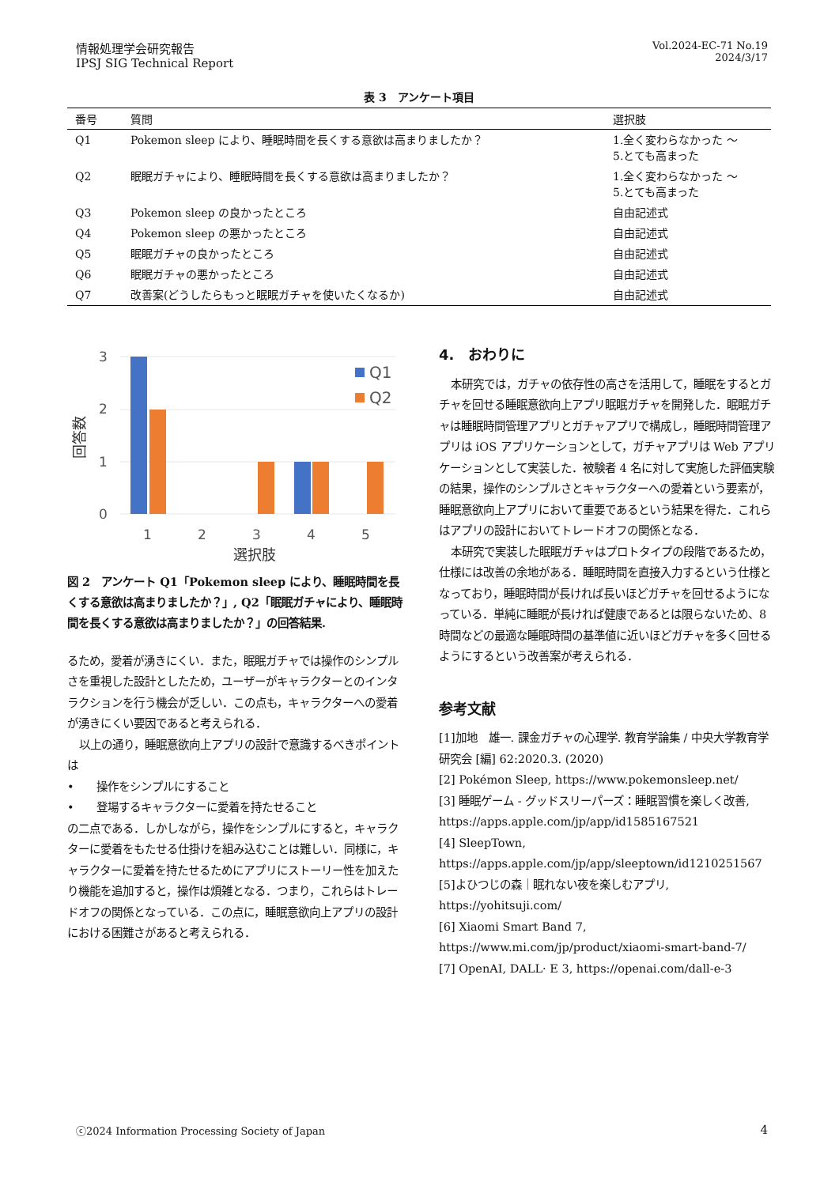情報処理学会研究報告
IPSJ SIG Technical Report
Vol.2024-EC-71 No.19
2024/3/17
表 3　アンケート項目
| 番号 | 質問 | 選択肢 |
| --- | --- | --- |
| Q1 | Pokemon sleep により、睡眠時間を長くする意欲は高まりましたか？ | 1.全く変わらなかった ～ 5.とても高まった |
| Q2 | 眠眠ガチャにより、睡眠時間を長くする意欲は高まりましたか？ | 1.全く変わらなかった ～ 5.とても高まった |
| Q3 | Pokemon sleep の良かったところ | 自由記述式 |
| Q4 | Pokemon sleep の悪かったところ | 自由記述式 |
| Q5 | 眠眠ガチャの良かったところ | 自由記述式 |
| Q6 | 眠眠ガチャの悪かったところ | 自由記述式 |
| Q7 | 改善案(どうしたらもっと眠眠ガチャを使いたくなるか) | 自由記述式 |
3
2
1
0
回答数
1
2
3
4
5
選択肢
Q1
Q2
図 2　アンケート Q1「Pokemon sleep により、睡眠時間を長くする意欲は高まりましたか？」, Q2「眠眠ガチャにより、睡眠時間を長くする意欲は高まりましたか？」の回答結果.
るため，愛着が湧きにくい．また，眠眠ガチャでは操作のシンプルさを重視した設計としたため，ユーザーがキャラクターとのインタラクションを行う機会が乏しい．この点も，キャラクターへの愛着が湧きにくい要因であると考えられる．
以上の通り，睡眠意欲向上アプリの設計で意識するべきポイントは
•　　操作をシンプルにすること
•　　登場するキャラクターに愛着を持たせること
の二点である．しかしながら，操作をシンプルにすると，キャラクターに愛着をもたせる仕掛けを組み込むことは難しい．同様に，キャラクターに愛着を持たせるためにアプリにストーリー性を加えたり機能を追加すると，操作は煩雑となる．つまり，これらはトレードオフの関係となっている．この点に，睡眠意欲向上アプリの設計における困難さがあると考えられる．
4.　おわりに
本研究では，ガチャの依存性の高さを活用して，睡眠をするとガチャを回せる睡眠意欲向上アプリ眠眠ガチャを開発した．眠眠ガチャは睡眠時間管理アプリとガチャアプリで構成し，睡眠時間管理アプリは iOS アプリケーションとして，ガチャアプリは Web アプリケーションとして実装した．被験者 4 名に対して実施した評価実験の結果，操作のシンプルさとキャラクターへの愛着という要素が，睡眠意欲向上アプリにおいて重要であるという結果を得た．これらはアプリの設計においてトレードオフの関係となる．
本研究で実装した眠眠ガチャはプロトタイプの段階であるため，仕様には改善の余地がある．睡眠時間を直接入力するという仕様となっており，睡眠時間が長ければ長いほどガチャを回せるようになっている．単純に睡眠が長ければ健康であるとは限らないため、8 時間などの最適な睡眠時間の基準値に近いほどガチャを多く回せるようにするという改善案が考えられる．
参考文献
[1]加地　雄一. 課金ガチャの心理学. 教育学論集 / 中央大学教育学研究会 [編] 62:2020.3. (2020)
[2] Pokémon Sleep, https://www.pokemonsleep.net/
[3] 睡眠ゲーム - グッドスリーパーズ：睡眠習慣を楽しく改善, https://apps.apple.com/jp/app/id1585167521
[4] SleepTown, https://apps.apple.com/jp/app/sleeptown/id1210251567
[5]よひつじの森｜眠れない夜を楽しむアプリ, https://yohitsuji.com/
[6] Xiaomi Smart Band 7, https://www.mi.com/jp/product/xiaomi-smart-band-7/
[7] OpenAI, DALL· E 3, https://openai.com/dall-e-3
ⓒ2024 Information Processing Society of Japan
4